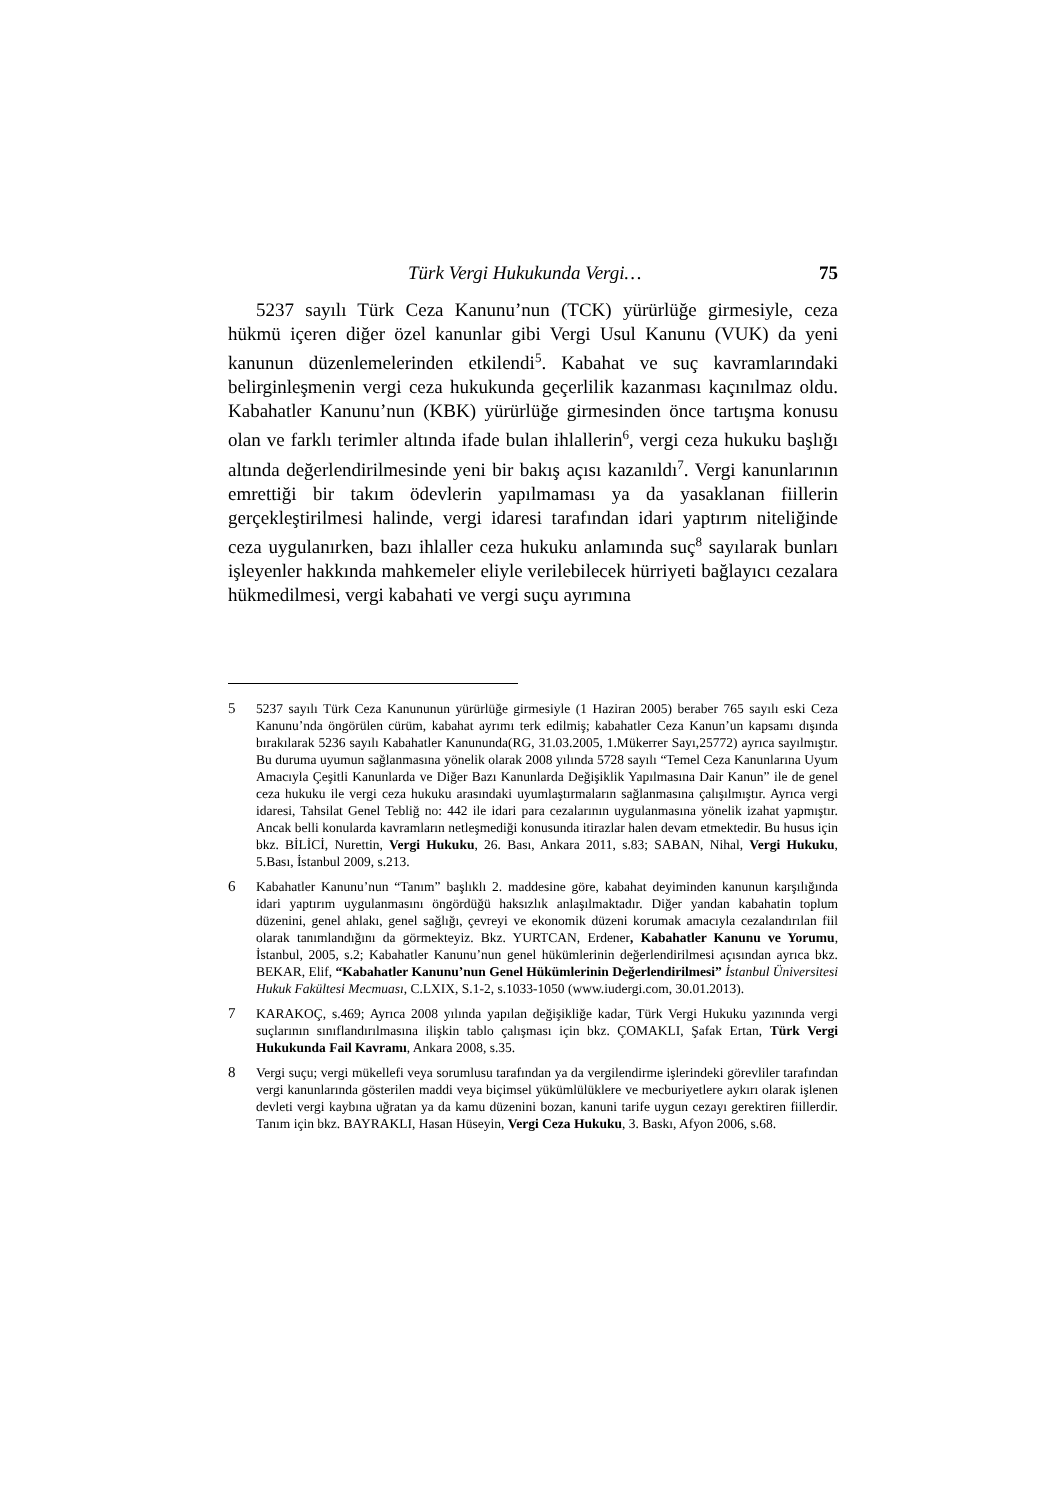Türk Vergi Hukukunda Vergi… 75
5237 sayılı Türk Ceza Kanunu’nun (TCK) yürürlüğe girmesiyle, ceza hükmü içeren diğer özel kanunlar gibi Vergi Usul Kanunu (VUK) da yeni kanunun düzenlemelerinden etkilendi<sup>5</sup>. Kabahat ve suç kavramlarındaki belirginleşmenin vergi ceza hukukunda geçerlilik kazanması kaçınılmaz oldu. Kabahatler Kanunu’nun (KBK) yürürlüğe girmesinden önce tartışma konusu olan ve farklı terimler altında ifade bulan ihlallerin<sup>6</sup>, vergi ceza hukuku başlığı altında değerlendirilmesinde yeni bir bakış açısı kazanıldı<sup>7</sup>. Vergi kanunlarının emrettiği bir takım ödevlerin yapılmaması ya da yasaklanan fiillerin gerçekleştirilmesi halinde, vergi idaresi tarafından idari yaptırım niteliğinde ceza uygulanırken, bazı ihlaller ceza hukuku anlamında suç<sup>8</sup> sayılarak bunları işleyenler hakkında mahkemeler eliyle verilebilecek hürriyeti bağlayıcı cezalara hükmedilmesi, vergi kabahati ve vergi suçu ayrımına
5 5237 sayılı Türk Ceza Kanununun yürürlüğe girmesiyle (1 Haziran 2005) beraber 765 sayılı eski Ceza Kanunu’nda öngörülen cürüm, kabahat ayrımı terk edilmiş; kabahatler Ceza Kanun’un kapsamı dışında bırakılarak 5236 sayılı Kabahatler Kanununda(RG, 31.03.2005, 1.Mükerrer Sayı,25772) ayrıca sayılmıştır. Bu duruma uyumun sağlanmasına yönelik olarak 2008 yılında 5728 sayılı “Temel Ceza Kanunlarına Uyum Amacıyla Çeşitli Kanunlarda ve Diğer Bazı Kanunlarda Değişiklik Yapılmasına Dair Kanun” ile de genel ceza hukuku ile vergi ceza hukuku arasındaki uyumlaştırmaların sağlanmasına çalışılmıştır. Ayrıca vergi idaresi, Tahsilat Genel Tebliğ no: 442 ile idari para cezalarının uygulanmasına yönelik izahat yapmıştır. Ancak belli konularda kavramların netleşmediği konusunda itirazlar halen devam etmektedir. Bu husus için bkz. BİLİCİ, Nurettin, Vergi Hukuku, 26. Bası, Ankara 2011, s.83; SABAN, Nihal, Vergi Hukuku, 5.Bası, İstanbul 2009, s.213.
6 Kabahatler Kanunu’nun “Tanım” başlıklı 2. maddesine göre, kabahat deyiminden kanunun karşılığında idari yaptırım uygulanmasını öngördüğü haksızlık anlaşılmaktadır. Diğer yandan kabahatin toplum düzenini, genel ahlakı, genel sağlığı, çevreyi ve ekonomik düzeni korumak amacıyla cezalandırılan fiil olarak tanımlandığını da görmekteyiz. Bkz. YURTCAN, Erdener, Kabahatler Kanunu ve Yorumu, İstanbul, 2005, s.2; Kabahatler Kanunu’nun genel hükümlerinin değerlendirilmesi açısından ayrıca bkz. BEKAR, Elif, “Kabahatler Kanunu’nun Genel Hükümlerinin Değerlendirilmesi” İstanbul Üniversitesi Hukuk Fakültesi Mecmuası, C.LXIX, S.1-2, s.1033-1050 (www.iudergi.com, 30.01.2013).
7 KARAKOÇ, s.469; Ayrıca 2008 yılında yapılan değişikliğe kadar, Türk Vergi Hukuku yazınında vergi suçlarının sınıflandırılmasına ilişkin tablo çalışması için bkz. ÇOMAKLI, Şafak Ertan, Türk Vergi Hukukunda Fail Kavramı, Ankara 2008, s.35.
8 Vergi suçu; vergi mükellefi veya sorumlusu tarafından ya da vergilendirme işlerindeki görevliler tarafından vergi kanunlarında gösterilen maddi veya biçimsel yükümlülüklere ve mecburiyetlere aykırı olarak işlenen devleti vergi kaybına uğratan ya da kamu düzenini bozan, kanuni tarife uygun cezayı gerektiren fiillerdir. Tanım için bkz. BAYRAKLI, Hasan Hüseyin, Vergi Ceza Hukuku, 3. Baskı, Afyon 2006, s.68.